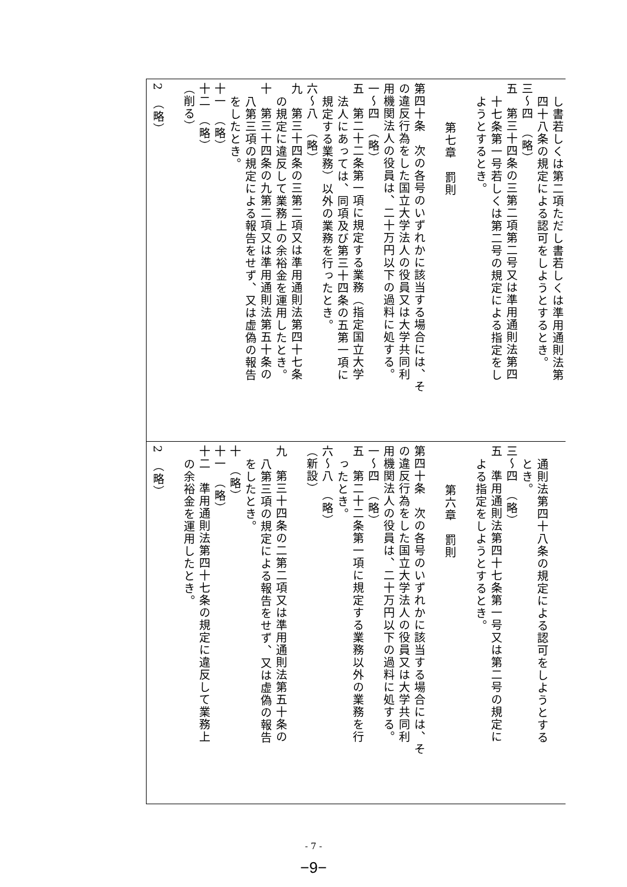| し書若しくは第二項ただし書若しくは準用通則法第 四十八条の規定による認可をしようとするとき。 三～四 （略） 五 第三十四条の三第二項第二号又は準用通則法第四 十七条第一号若しくは第二号の規定による指定をし ようとするとき。 第七章 罰則 第四十条 次の各号のいずれかに該当する場合には、そ の違反行為をした国立大学法人の役員又は大学共同利 用機関法人の役員は、二十万円以下の過料に処する。 一～四 （略） 五 第二十二条第一項に規定する業務（指定国立大学 法人にあっては、同項及び第三十四条の五第一項に 規定する業務）以外の業務を行ったとき。 六～八 （略） 九 第三十四条の三第二項又は準用通則法第四十七条 の規定に違反して業務上の余裕金を運用したとき。 十 第三十四条の九第二項又は準用通則法第五十条の 八第三項の規定による報告をせず、又は虚偽の報告 をしたとき。 十一 （略） 十二 （略） （削る） 2 （略） |
| 通則法第四十八条の規定による認可をしようとする とき。 三～四 （略） 五 準用通則法第四十七条第一号又は第二号の規定に よる指定をしようとするとき。 第六章 罰則 第四十条 次の各号のいずれかに該当する場合には、そ の違反行為をした国立大学法人の役員又は大学共同利 用機関法人の役員は、二十万円以下の過料に処する。 一～四 （略） 五 第二十二条第一項に規定する業務以外の業務を行 ったとき。 六～八 （略） （新設） 九 第三十四条の二第二項又は準用通則法第五十条の 八第三項の規定による報告をせず、又は虚偽の報告 をしたとき。 十 （略） 十一 （略） 十二 準用通則法第四十七条の規定に違反して業務上 の余裕金を運用したとき。 2 （略） |
- 7 -
−9−